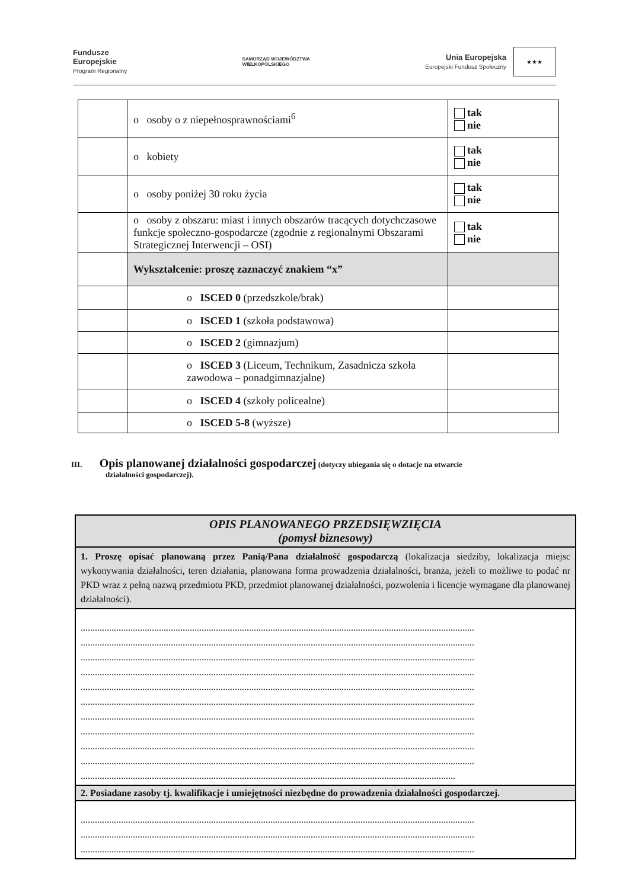Fundusze
Europejskie
Program Regionalny
SAMORZĄD WOJEWÓDZTWA
WIELKOPOLSKIEGO
Unia Europejska
Europejski Fundusz Społeczny
★★★
| | o osoby o z niepełnosprawnościami<sup>6</sup> | tak nie |
| | o kobiety | tak nie |
| | o osoby poniżej 30 roku życia | tak nie |
| | o osoby z obszaru: miast i innych obszarów tracących dotychczasowe funkcje społeczno-gospodarcze (zgodnie z regionalnymi Obszarami Strategicznej Interwencji – OSI) | tak nie |
| | Wykształcenie: proszę zaznaczyć znakiem “x” | |
| | o ISCED 0 (przedszkole/brak) | |
| | o ISCED 1 (szkoła podstawowa) | |
| | o ISCED 2 (gimnazjum) | |
| | o ISCED 3 (Liceum, Technikum, Zasadnicza szkoła zawodowa – ponadgimnazjalne) | |
| | o ISCED 4 (szkoły policealne) | |
| | o ISCED 5-8 (wyższe) | |
III. Opis planowanej działalności gospodarczej (dotyczy ubiegania się o dotacje na otwarcie
działalności gospodarczej).
| OPIS PLANOWANEGO PRZEDSIĘWZIĘCIA (pomysł biznesowy) |
| 1. Proszę opisać planowaną przez Panią/Pana działalność gospodarczą (lokalizacja siedziby, lokalizacja miejsc wykonywania działalności, teren działania, planowana forma prowadzenia działalności, branża, jeżeli to możliwe to podać nr PKD wraz z pełną nazwą przedmiotu PKD, przedmiot planowanej działalności, pozwolenia i licencje wymagane dla planowanej działalności). |
| ...................................................................................................................................................................... ...................................................................................................................................................................... ...................................................................................................................................................................... ...................................................................................................................................................................... ...................................................................................................................................................................... ...................................................................................................................................................................... ...................................................................................................................................................................... ...................................................................................................................................................................... ...................................................................................................................................................................... ...................................................................................................................................................................... .............................................................................................................................................................. |
| 2. Posiadane zasoby tj. kwalifikacje i umiejętności niezbędne do prowadzenia działalności gospodarczej. |
| ...................................................................................................................................................................... ...................................................................................................................................................................... ...................................................................................................................................................................... |